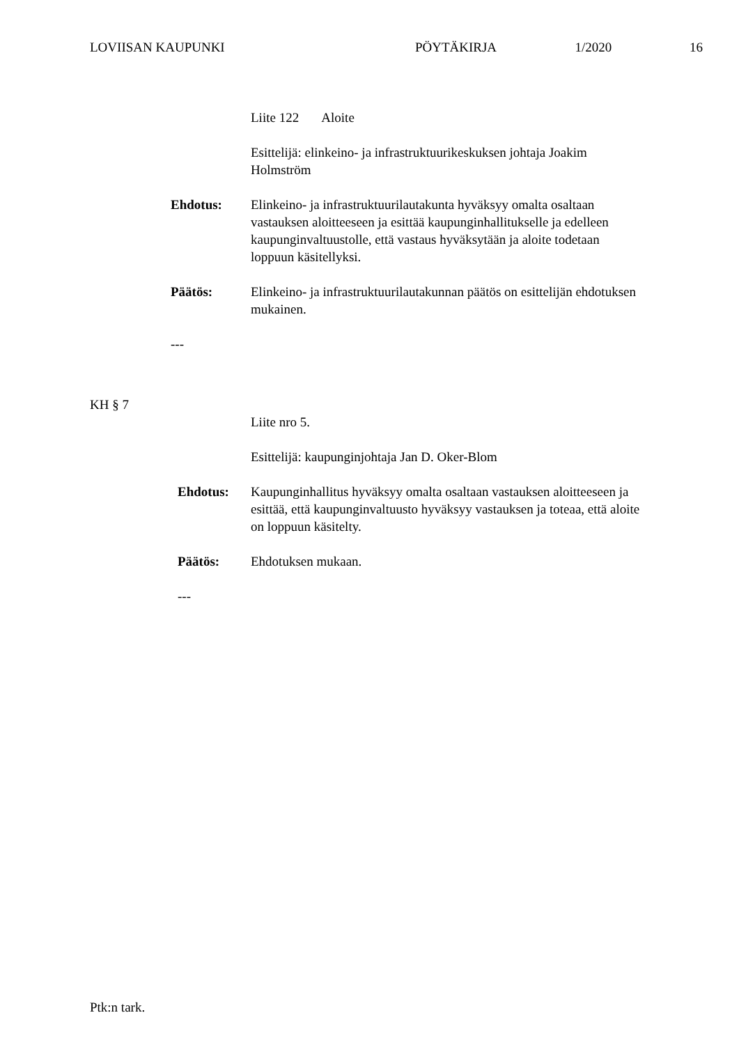LOVIISAN KAUPUNKI PÖYTÄKIRJA 1/2020 16
Liite 122 Aloite
Esittelijä: elinkeino- ja infrastruktuurikeskuksen johtaja Joakim Holmström
Ehdotus: Elinkeino- ja infrastruktuurilautakunta hyväksyy omalta osaltaan vastauksen aloitteeseen ja esittää kaupunginhallitukselle ja edelleen kaupunginvaltuustolle, että vastaus hyväksytään ja aloite todetaan loppuun käsitellyksi.
Päätös: Elinkeino- ja infrastruktuurilautakunnan päätös on esittelijän ehdotuksen mukainen.
---
KH § 7
Liite nro 5.
Esittelijä: kaupunginjohtaja Jan D. Oker-Blom
Ehdotus: Kaupunginhallitus hyväksyy omalta osaltaan vastauksen aloitteeseen ja esittää, että kaupunginvaltuusto hyväksyy vastauksen ja toteaa, että aloite on loppuun käsitelty.
Päätös: Ehdotuksen mukaan.
---
Ptk:n tark.